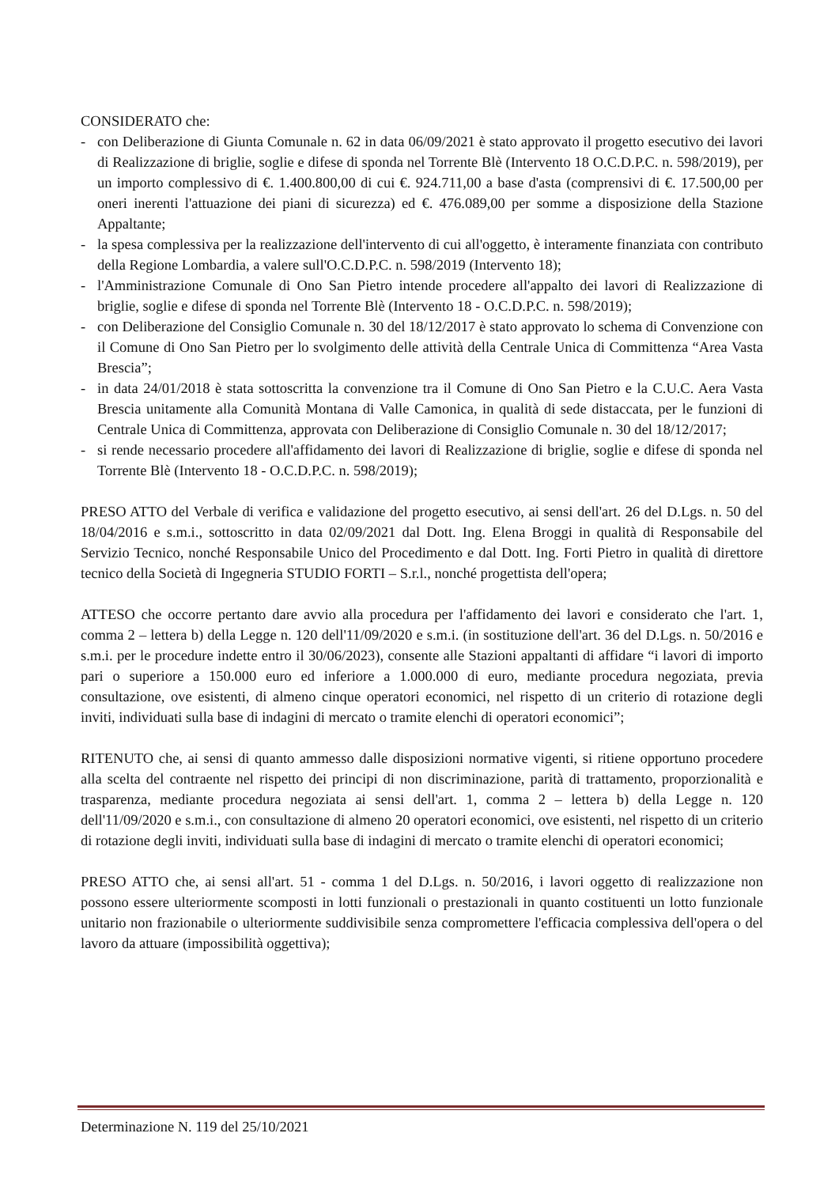CONSIDERATO che:
- con Deliberazione di Giunta Comunale n. 62 in data 06/09/2021 è stato approvato il progetto esecutivo dei lavori di Realizzazione di briglie, soglie e difese di sponda nel Torrente Blè (Intervento 18 O.C.D.P.C. n. 598/2019), per un importo complessivo di €. 1.400.800,00 di cui €. 924.711,00 a base d'asta (comprensivi di €. 17.500,00 per oneri inerenti l'attuazione dei piani di sicurezza) ed €. 476.089,00 per somme a disposizione della Stazione Appaltante;
- la spesa complessiva per la realizzazione dell'intervento di cui all'oggetto, è interamente finanziata con contributo della Regione Lombardia, a valere sull'O.C.D.P.C. n. 598/2019 (Intervento 18);
- l'Amministrazione Comunale di Ono San Pietro intende procedere all'appalto dei lavori di Realizzazione di briglie, soglie e difese di sponda nel Torrente Blè (Intervento 18 - O.C.D.P.C. n. 598/2019);
- con Deliberazione del Consiglio Comunale n. 30 del 18/12/2017 è stato approvato lo schema di Convenzione con il Comune di Ono San Pietro per lo svolgimento delle attività della Centrale Unica di Committenza “Area Vasta Brescia”;
- in data 24/01/2018 è stata sottoscritta la convenzione tra il Comune di Ono San Pietro e la C.U.C. Aera Vasta Brescia unitamente alla Comunità Montana di Valle Camonica, in qualità di sede distaccata, per le funzioni di Centrale Unica di Committenza, approvata con Deliberazione di Consiglio Comunale n. 30 del 18/12/2017;
- si rende necessario procedere all'affidamento dei lavori di Realizzazione di briglie, soglie e difese di sponda nel Torrente Blè (Intervento 18 - O.C.D.P.C. n. 598/2019);
PRESO ATTO del Verbale di verifica e validazione del progetto esecutivo, ai sensi dell'art. 26 del D.Lgs. n. 50 del 18/04/2016 e s.m.i., sottoscritto in data 02/09/2021 dal Dott. Ing. Elena Broggi in qualità di Responsabile del Servizio Tecnico, nonché Responsabile Unico del Procedimento e dal Dott. Ing. Forti Pietro in qualità di direttore tecnico della Società di Ingegneria STUDIO FORTI – S.r.l., nonché progettista dell'opera;
ATTESO che occorre pertanto dare avvio alla procedura per l'affidamento dei lavori e considerato che l'art. 1, comma 2 – lettera b) della Legge n. 120 dell'11/09/2020 e s.m.i. (in sostituzione dell'art. 36 del D.Lgs. n. 50/2016 e s.m.i. per le procedure indette entro il 30/06/2023), consente alle Stazioni appaltanti di affidare “i lavori di importo pari o superiore a 150.000 euro ed inferiore a 1.000.000 di euro, mediante procedura negoziata, previa consultazione, ove esistenti, di almeno cinque operatori economici, nel rispetto di un criterio di rotazione degli inviti, individuati sulla base di indagini di mercato o tramite elenchi di operatori economici”;
RITENUTO che, ai sensi di quanto ammesso dalle disposizioni normative vigenti, si ritiene opportuno procedere alla scelta del contraente nel rispetto dei principi di non discriminazione, parità di trattamento, proporzionalità e trasparenza, mediante procedura negoziata ai sensi dell'art. 1, comma 2 – lettera b) della Legge n. 120 dell'11/09/2020 e s.m.i., con consultazione di almeno 20 operatori economici, ove esistenti, nel rispetto di un criterio di rotazione degli inviti, individuati sulla base di indagini di mercato o tramite elenchi di operatori economici;
PRESO ATTO che, ai sensi all'art. 51 - comma 1 del D.Lgs. n. 50/2016, i lavori oggetto di realizzazione non possono essere ulteriormente scomposti in lotti funzionali o prestazionali in quanto costituenti un lotto funzionale unitario non frazionabile o ulteriormente suddivisibile senza compromettere l'efficacia complessiva dell'opera o del lavoro da attuare (impossibilità oggettiva);
Determinazione N. 119 del 25/10/2021